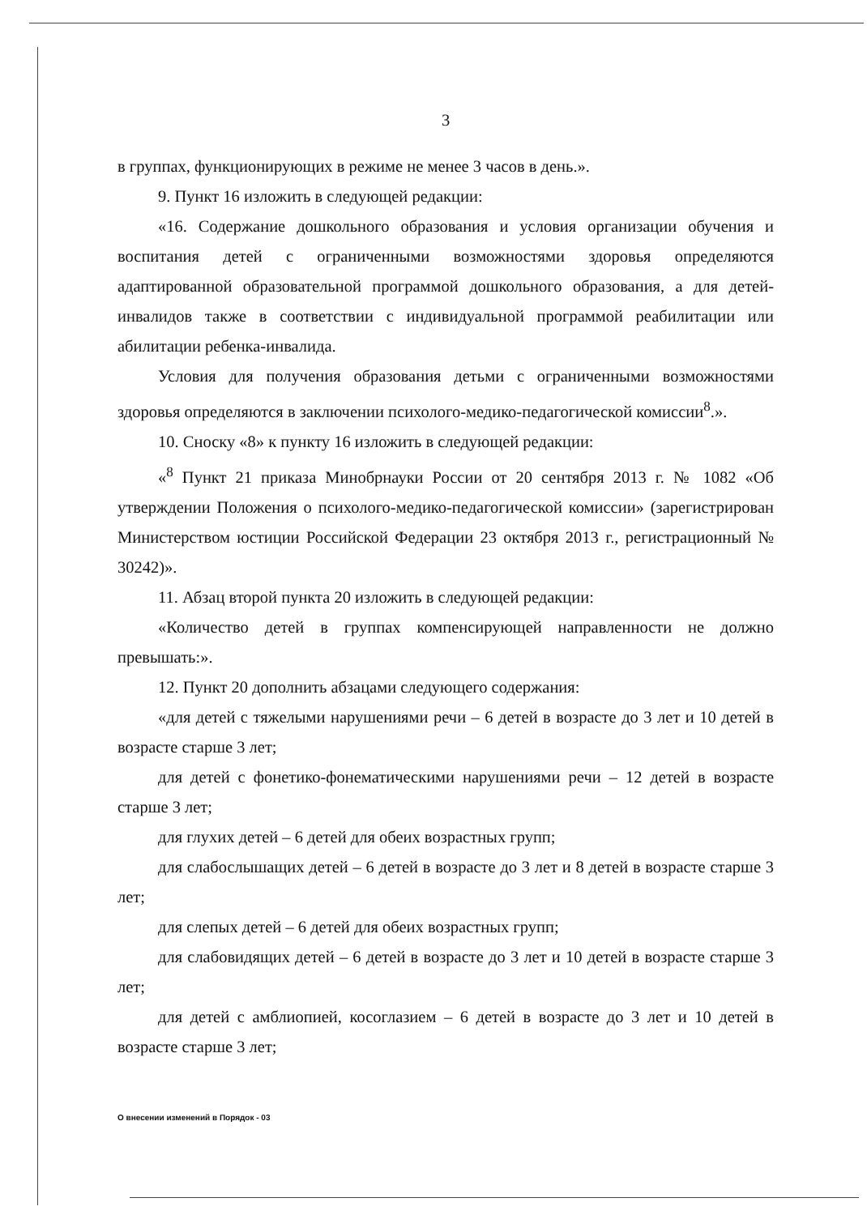3
в группах, функционирующих в режиме не менее 3 часов в день.».
9. Пункт 16 изложить в следующей редакции:
«16. Содержание дошкольного образования и условия организации обучения и воспитания детей с ограниченными возможностями здоровья определяются адаптированной образовательной программой дошкольного образования, а для детей-инвалидов также в соответствии с индивидуальной программой реабилитации или абилитации ребенка-инвалида.
Условия для получения образования детьми с ограниченными возможностями здоровья определяются в заключении психолого-медико-педагогической комиссии<sup>8</sup>.».
10. Сноску «8» к пункту 16 изложить в следующей редакции:
«<sup>8</sup> Пункт 21 приказа Минобрнауки России от 20 сентября 2013 г. № 1082 «Об утверждении Положения о психолого-медико-педагогической комиссии» (зарегистрирован Министерством юстиции Российской Федерации 23 октября 2013 г., регистрационный № 30242)».
11. Абзац второй пункта 20 изложить в следующей редакции:
«Количество детей в группах компенсирующей направленности не должно превышать:».
12. Пункт 20 дополнить абзацами следующего содержания:
«для детей с тяжелыми нарушениями речи – 6 детей в возрасте до 3 лет и 10 детей в возрасте старше 3 лет;
для детей с фонетико-фонематическими нарушениями речи – 12 детей в возрасте старше 3 лет;
для глухих детей – 6 детей для обеих возрастных групп;
для слабослышащих детей – 6 детей в возрасте до 3 лет и 8 детей в возрасте старше 3 лет;
для слепых детей – 6 детей для обеих возрастных групп;
для слабовидящих детей – 6 детей в возрасте до 3 лет и 10 детей в возрасте старше 3 лет;
для детей с амблиопией, косоглазием – 6 детей в возрасте до 3 лет и 10 детей в возрасте старше 3 лет;
О внесении изменений в Порядок - 03